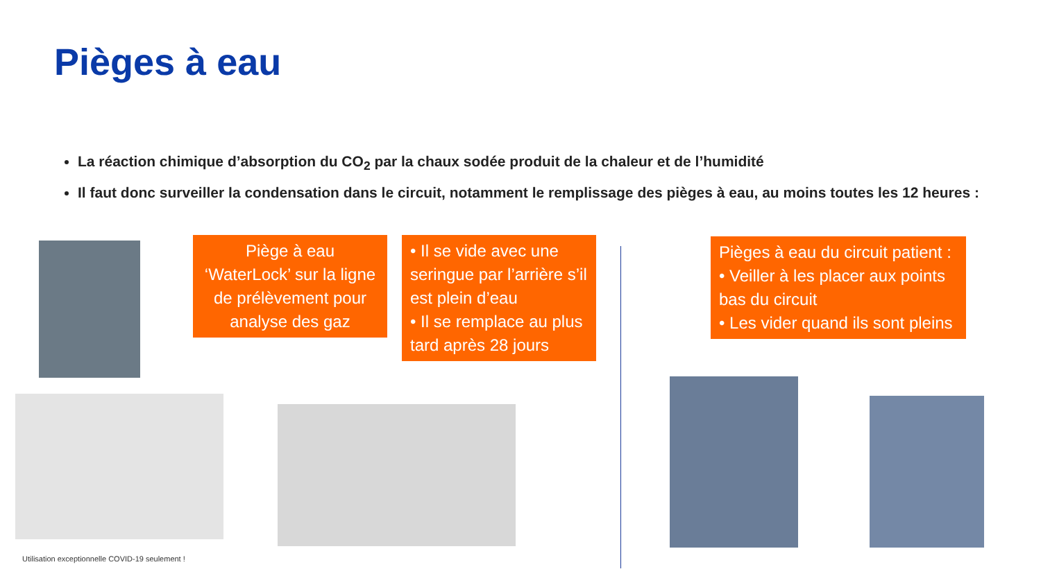Pièges à eau
La réaction chimique d’absorption du CO<sub>2</sub> par la chaux sodée produit de la chaleur et de l’humidité
Il faut donc surveiller la condensation dans le circuit, notamment le remplissage des pièges à eau, au moins toutes les 12 heures :
Piège à eau ‘WaterLock’ sur la ligne de prélèvement pour analyse des gaz
• Il se vide avec une seringue par l’arrière s’il est plein d’eau
• Il se remplace au plus tard après 28 jours
Pièges à eau du circuit patient :
• Veiller à les placer aux points bas du circuit
• Les vider quand ils sont pleins
Utilisation exceptionnelle COVID-19 seulement !